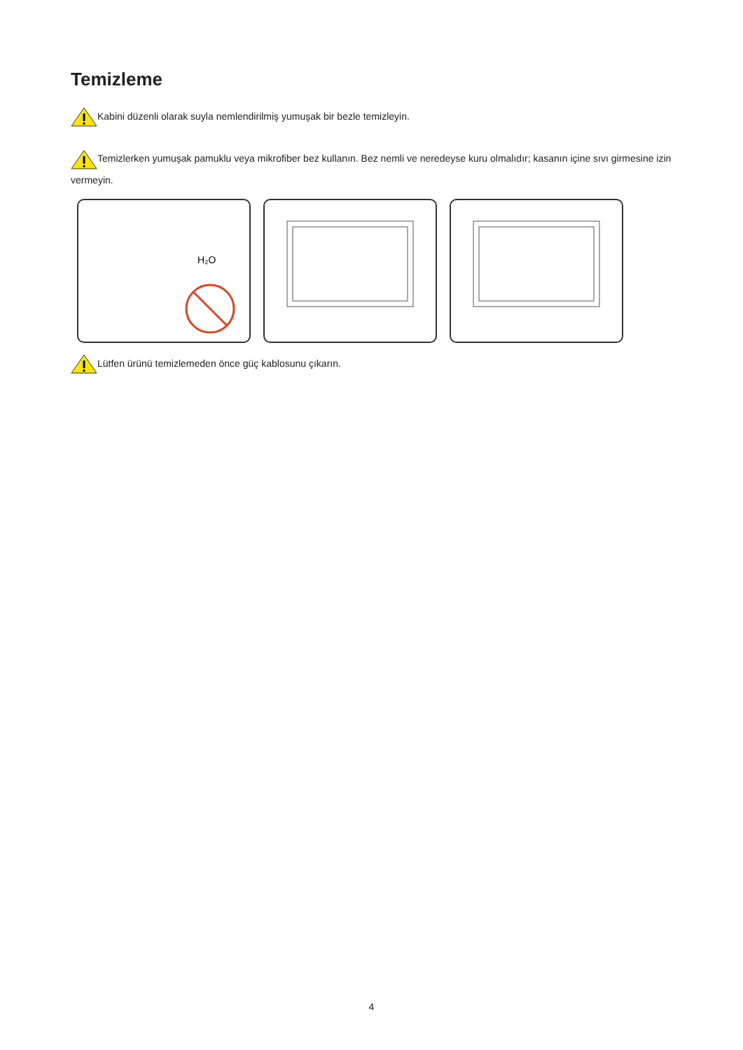Temizleme
Kabini düzenli olarak suyla nemlendirilmiş yumuşak bir bezle temizleyin.
Temizlerken yumuşak pamuklu veya mikrofiber bez kullanın. Bez nemli ve neredeyse kuru olmalıdır; kasanın içine sıvı girmesine izin vermeyin.
H₂O
Lütfen ürünü temizlemeden önce güç kablosunu çıkarın.
4